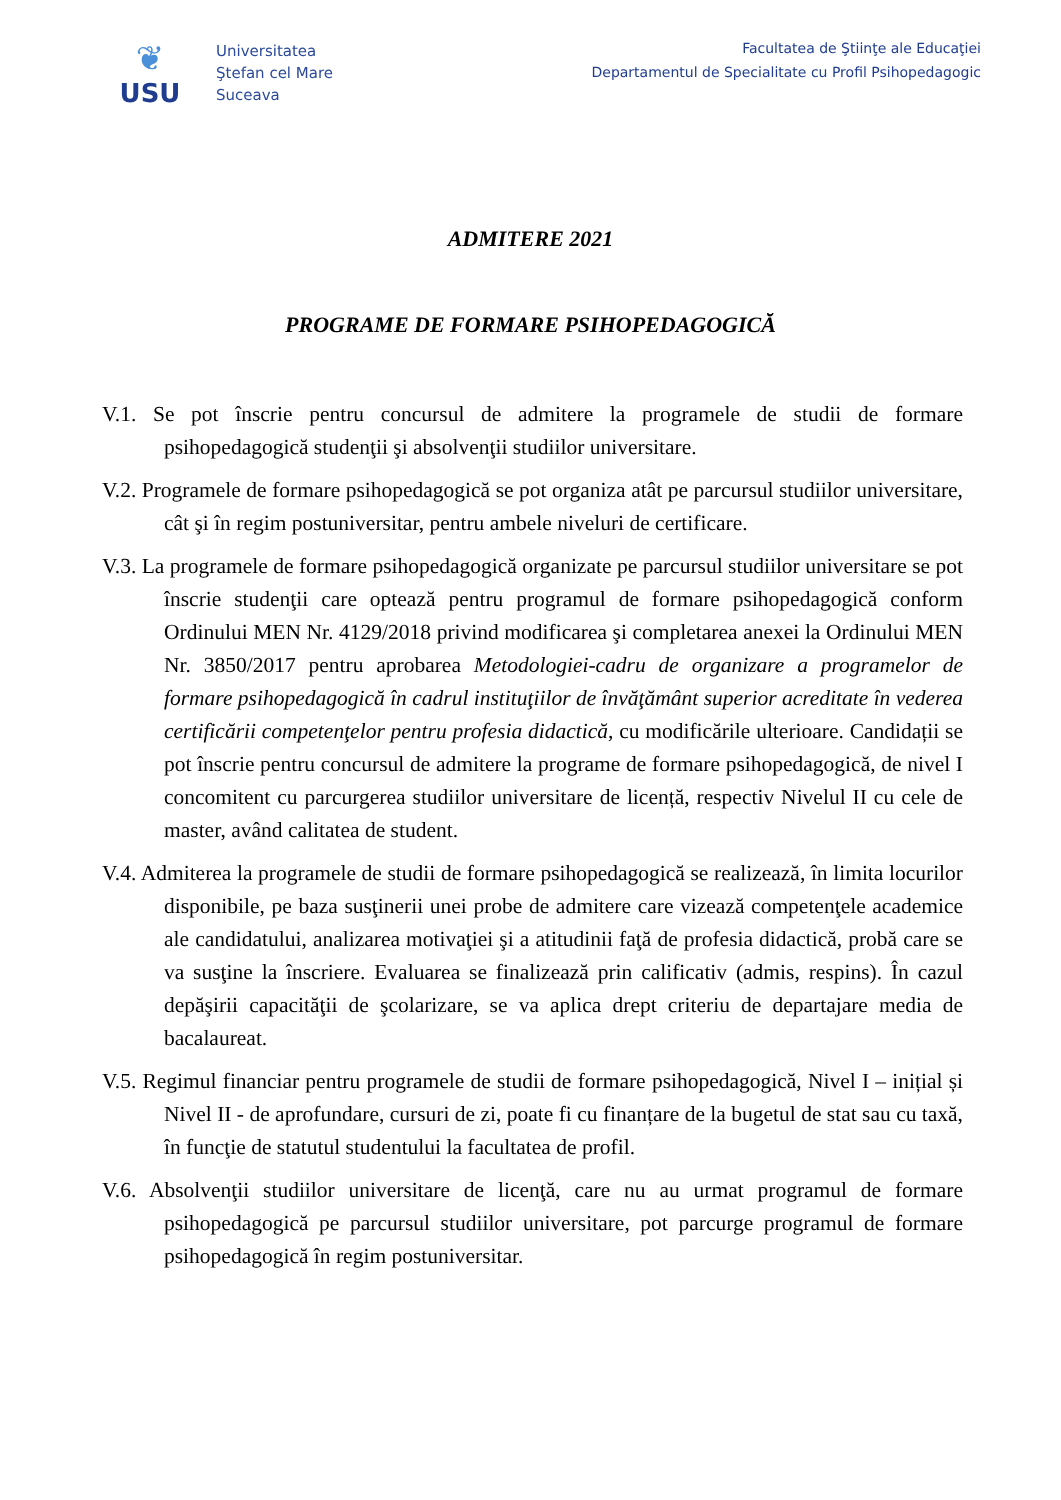❦
USU
Universitatea
Ştefan cel Mare
Suceava
Facultatea de Ştiinţe ale Educaţiei
Departamentul de Specialitate cu Profil Psihopedagogic
ADMITERE 2021
PROGRAME DE FORMARE PSIHOPEDAGOGICĂ
V.1. Se pot înscrie pentru concursul de admitere la programele de studii de formare psihopedagogică studenţii şi absolvenţii studiilor universitare.
V.2. Programele de formare psihopedagogică se pot organiza atât pe parcursul studiilor universitare, cât şi în regim postuniversitar, pentru ambele niveluri de certificare.
V.3. La programele de formare psihopedagogică organizate pe parcursul studiilor universitare se pot înscrie studenţii care optează pentru programul de formare psihopedagogică conform Ordinului MEN Nr. 4129/2018 privind modificarea şi completarea anexei la Ordinului MEN Nr. 3850/2017 pentru aprobarea Metodologiei-cadru de organizare a programelor de formare psihopedagogică în cadrul instituţiilor de învăţământ superior acreditate în vederea certificării competenţelor pentru profesia didactică, cu modificările ulterioare. Candidații se pot înscrie pentru concursul de admitere la programe de formare psihopedagogică, de nivel I concomitent cu parcurgerea studiilor universitare de licență, respectiv Nivelul II cu cele de master, având calitatea de student.
V.4. Admiterea la programele de studii de formare psihopedagogică se realizează, în limita locurilor disponibile, pe baza susţinerii unei probe de admitere care vizează competenţele academice ale candidatului, analizarea motivaţiei şi a atitudinii faţă de profesia didactică, probă care se va susţine la înscriere. Evaluarea se finalizează prin calificativ (admis, respins). În cazul depăşirii capacităţii de şcolarizare, se va aplica drept criteriu de departajare media de bacalaureat.
V.5. Regimul financiar pentru programele de studii de formare psihopedagogică, Nivel I – inițial și Nivel II - de aprofundare, cursuri de zi, poate fi cu finanțare de la bugetul de stat sau cu taxă, în funcţie de statutul studentului la facultatea de profil.
V.6. Absolvenţii studiilor universitare de licenţă, care nu au urmat programul de formare psihopedagogică pe parcursul studiilor universitare, pot parcurge programul de formare psihopedagogică în regim postuniversitar.